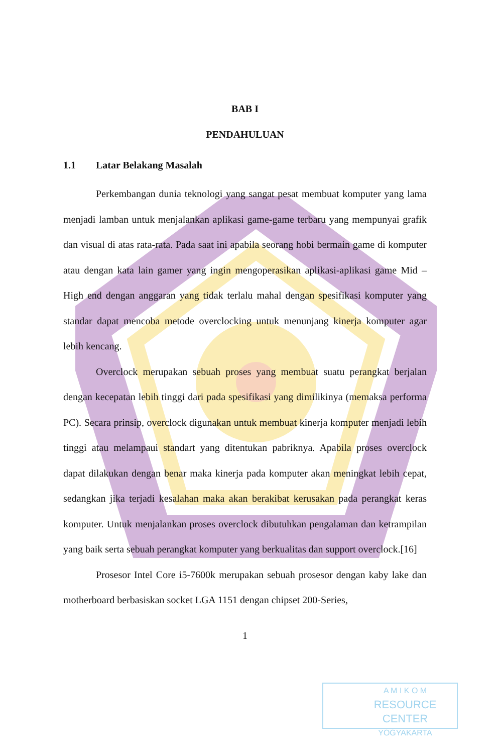BAB I
PENDAHULUAN
1.1 Latar Belakang Masalah
Perkembangan dunia teknologi yang sangat pesat membuat komputer yang lama menjadi lamban untuk menjalankan aplikasi game-game terbaru yang mempunyai grafik dan visual di atas rata-rata. Pada saat ini apabila seorang hobi bermain game di komputer atau dengan kata lain gamer yang ingin mengoperasikan aplikasi-aplikasi game Mid – High end dengan anggaran yang tidak terlalu mahal dengan spesifikasi komputer yang standar dapat mencoba metode overclocking untuk menunjang kinerja komputer agar lebih kencang.
Overclock merupakan sebuah proses yang membuat suatu perangkat berjalan dengan kecepatan lebih tinggi dari pada spesifikasi yang dimilikinya (memaksa performa PC). Secara prinsip, overclock digunakan untuk membuat kinerja komputer menjadi lebih tinggi atau melampaui standart yang ditentukan pabriknya. Apabila proses overclock dapat dilakukan dengan benar maka kinerja pada komputer akan meningkat lebih cepat, sedangkan jika terjadi kesalahan maka akan berakibat kerusakan pada perangkat keras komputer. Untuk menjalankan proses overclock dibutuhkan pengalaman dan ketrampilan yang baik serta sebuah perangkat komputer yang berkualitas dan support overclock.[16]
Prosesor Intel Core i5-7600k merupakan sebuah prosesor dengan kaby lake dan motherboard berbasiskan socket LGA 1151 dengan chipset 200-Series,
1
A M I K O M
RESOURCE CENTER
YOGYAKARTA